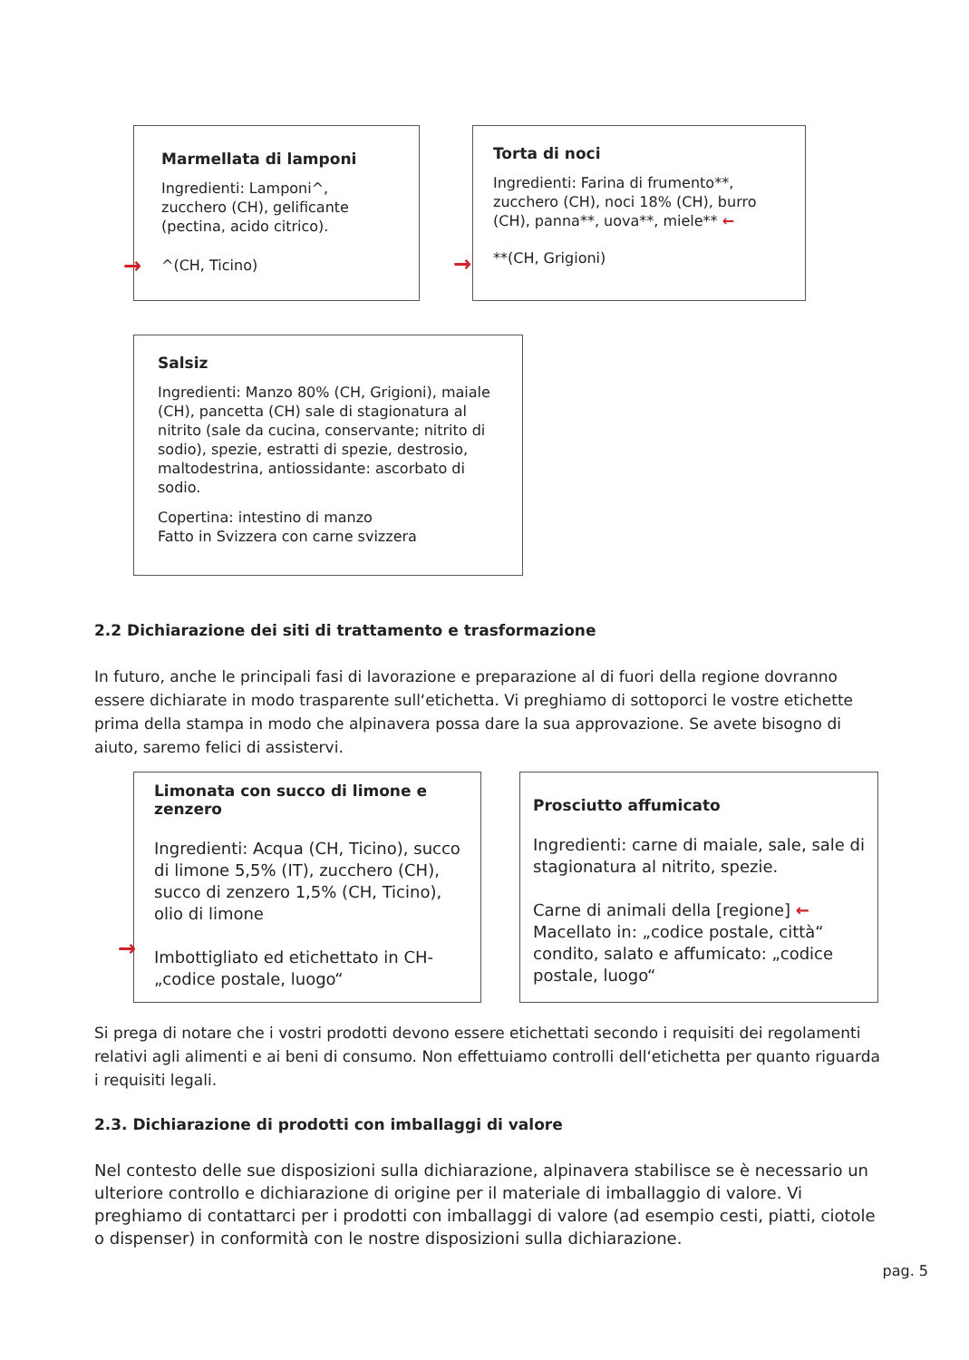Marmellata di lamponi
Ingredienti: Lamponi^, zucchero (CH), gelificante (pectina, acido citrico).
^(CH, Ticino)
→
Torta di noci
Ingredienti: Farina di frumento**, zucchero (CH), noci 18% (CH), burro (CH), panna**, uova**, miele** ←
**(CH, Grigioni)
→
Salsiz
Ingredienti: Manzo 80% (CH, Grigioni), maiale (CH), pancetta (CH) sale di stagionatura al nitrito (sale da cucina, conservante; nitrito di sodio), spezie, estratti di spezie, destrosio, maltodestrina, antiossidante: ascorbato di sodio.
Copertina: intestino di manzo
Fatto in Svizzera con carne svizzera
2.2 Dichiarazione dei siti di trattamento e trasformazione
In futuro, anche le principali fasi di lavorazione e preparazione al di fuori della regione dovranno essere dichiarate in modo trasparente sull‘etichetta. Vi preghiamo di sottoporci le vostre etichette prima della stampa in modo che alpinavera possa dare la sua approvazione. Se avete bisogno di aiuto, saremo felici di assistervi.
Limonata con succo di limone e zenzero
Ingredienti: Acqua (CH, Ticino), succo di limone 5,5% (IT), zucchero (CH), succo di zenzero 1,5% (CH, Ticino), olio di limone
Imbottigliato ed etichettato in CH-„codice postale, luogo“
→
Prosciutto affumicato
Ingredienti: carne di maiale, sale, sale di stagionatura al nitrito, spezie.
Carne di animali della [regione] ←
Macellato in: „codice postale, città“ condito, salato e affumicato: „codice postale, luogo“
Si prega di notare che i vostri prodotti devono essere etichettati secondo i requisiti dei regolamenti relativi agli alimenti e ai beni di consumo. Non effettuiamo controlli dell‘etichetta per quanto riguarda i requisiti legali.
2.3. Dichiarazione di prodotti con imballaggi di valore
Nel contesto delle sue disposizioni sulla dichiarazione, alpinavera stabilisce se è necessario un ulteriore controllo e dichiarazione di origine per il materiale di imballaggio di valore. Vi preghiamo di contattarci per i prodotti con imballaggi di valore (ad esempio cesti, piatti, ciotole o dispenser) in conformità con le nostre disposizioni sulla dichiarazione.
pag. 5